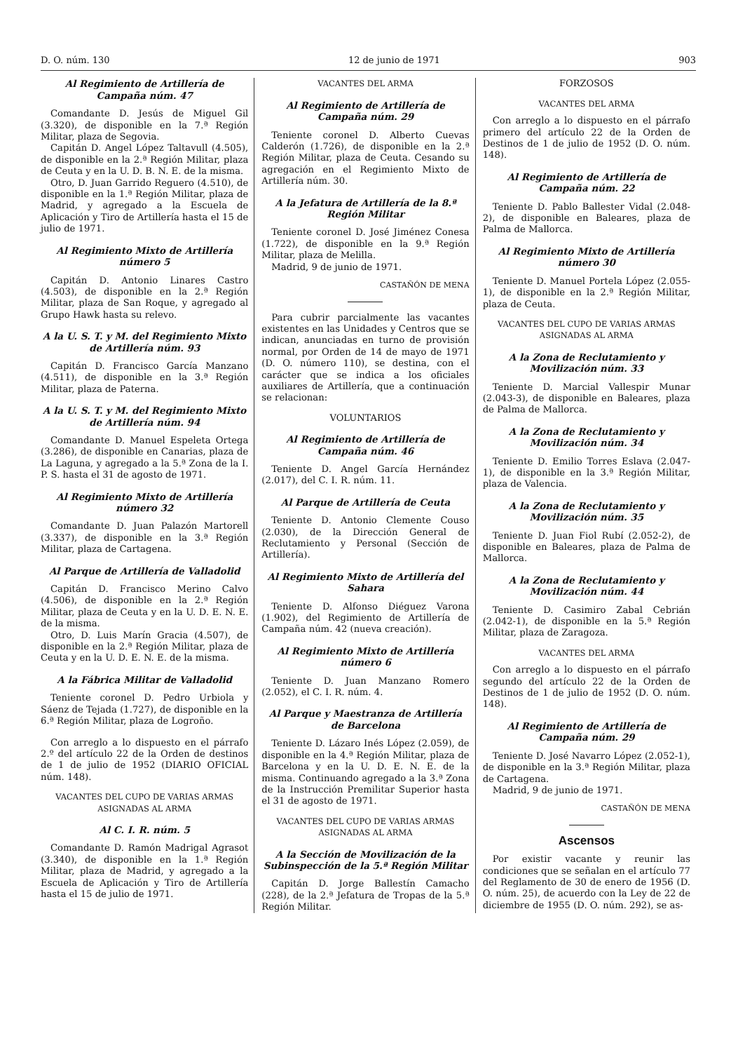D. O. núm. 130 12 de junio de 1971 903
Al Regimiento de Artillería de Campaña núm. 47
Comandante D. Jesús de Miguel Gil (3.320), de disponible en la 7.ª Región Militar, plaza de Segovia.
Capitán D. Angel López Taltavull (4.505), de disponible en la 2.ª Región Militar, plaza de Ceuta y en la U. D. B. N. E. de la misma.
Otro, D. Juan Garrido Reguero (4.510), de disponible en la 1.ª Región Militar, plaza de Madrid, y agregado a la Escuela de Aplicación y Tiro de Artillería hasta el 15 de julio de 1971.
Al Regimiento Mixto de Artillería número 5
Capitán D. Antonio Linares Castro (4.503), de disponible en la 2.ª Región Militar, plaza de San Roque, y agregado al Grupo Hawk hasta su relevo.
A la U. S. T. y M. del Regimiento Mixto de Artillería núm. 93
Capitán D. Francisco García Manzano (4.511), de disponible en la 3.ª Región Militar, plaza de Paterna.
A la U. S. T. y M. del Regimiento Mixto de Artillería núm. 94
Comandante D. Manuel Espeleta Ortega (3.286), de disponible en Canarias, plaza de La Laguna, y agregado a la 5.ª Zona de la I. P. S. hasta el 31 de agosto de 1971.
Al Regimiento Mixto de Artillería número 32
Comandante D. Juan Palazón Martorell (3.337), de disponible en la 3.ª Región Militar, plaza de Cartagena.
Al Parque de Artillería de Valladolid
Capitán D. Francisco Merino Calvo (4.506), de disponible en la 2.ª Región Militar, plaza de Ceuta y en la U. D. E. N. E. de la misma.
Otro, D. Luis Marín Gracia (4.507), de disponible en la 2.ª Región Militar, plaza de Ceuta y en la U. D. E. N. E. de la misma.
A la Fábrica Militar de Valladolid
Teniente coronel D. Pedro Urbiola y Sáenz de Tejada (1.727), de disponible en la 6.ª Región Militar, plaza de Logroño.
Con arreglo a lo dispuesto en el párrafo 2.º del artículo 22 de la Orden de destinos de 1 de julio de 1952 (DIARIO OFICIAL núm. 148).
VACANTES DEL CUPO DE VARIAS ARMAS ASIGNADAS AL ARMA
Al C. I. R. núm. 5
Comandante D. Ramón Madrigal Agrasot (3.340), de disponible en la 1.ª Región Militar, plaza de Madrid, y agregado a la Escuela de Aplicación y Tiro de Artillería hasta el 15 de julio de 1971.
VACANTES DEL ARMA
Al Regimiento de Artillería de Campaña núm. 29
Teniente coronel D. Alberto Cuevas Calderón (1.726), de disponible en la 2.ª Región Militar, plaza de Ceuta. Cesando su agregación en el Regimiento Mixto de Artillería núm. 30.
A la Jefatura de Artillería de la 8.ª Región Militar
Teniente coronel D. José Jiménez Conesa (1.722), de disponible en la 9.ª Región Militar, plaza de Melilla.
Madrid, 9 de junio de 1971.
CASTAÑÓN DE MENA
Para cubrir parcialmente las vacantes existentes en las Unidades y Centros que se indican, anunciadas en turno de provisión normal, por Orden de 14 de mayo de 1971 (D. O. número 110), se destina, con el carácter que se indica a los oficiales auxiliares de Artillería, que a continuación se relacionan:
VOLUNTARIOS
Al Regimiento de Artillería de Campaña núm. 46
Teniente D. Angel García Hernández (2.017), del C. I. R. núm. 11.
Al Parque de Artillería de Ceuta
Teniente D. Antonio Clemente Couso (2.030), de la Dirección General de Reclutamiento y Personal (Sección de Artillería).
Al Regimiento Mixto de Artillería del Sahara
Teniente D. Alfonso Diéguez Varona (1.902), del Regimiento de Artillería de Campaña núm. 42 (nueva creación).
Al Regimiento Mixto de Artillería número 6
Teniente D. Juan Manzano Romero (2.052), el C. I. R. núm. 4.
Al Parque y Maestranza de Artillería de Barcelona
Teniente D. Lázaro Inés López (2.059), de disponible en la 4.ª Región Militar, plaza de Barcelona y en la U. D. E. N. E. de la misma. Continuando agregado a la 3.ª Zona de la Instrucción Premilitar Superior hasta el 31 de agosto de 1971.
VACANTES DEL CUPO DE VARIAS ARMAS ASIGNADAS AL ARMA
A la Sección de Movilización de la Subinspección de la 5.ª Región Militar
Capitán D. Jorge Ballestín Camacho (228), de la 2.ª Jefatura de Tropas de la 5.ª Región Militar.
FORZOSOS
VACANTES DEL ARMA
Con arreglo a lo dispuesto en el párrafo primero del artículo 22 de la Orden de Destinos de 1 de julio de 1952 (D. O. núm. 148).
Al Regimiento de Artillería de Campaña núm. 22
Teniente D. Pablo Ballester Vidal (2.048-2), de disponible en Baleares, plaza de Palma de Mallorca.
Al Regimiento Mixto de Artillería número 30
Teniente D. Manuel Portela López (2.055-1), de disponible en la 2.ª Región Militar, plaza de Ceuta.
VACANTES DEL CUPO DE VARIAS ARMAS ASIGNADAS AL ARMA
A la Zona de Reclutamiento y Movilización núm. 33
Teniente D. Marcial Vallespir Munar (2.043-3), de disponible en Baleares, plaza de Palma de Mallorca.
A la Zona de Reclutamiento y Movilización núm. 34
Teniente D. Emilio Torres Eslava (2.047-1), de disponible en la 3.ª Región Militar, plaza de Valencia.
A la Zona de Reclutamiento y Movilización núm. 35
Teniente D. Juan Fiol Rubí (2.052-2), de disponible en Baleares, plaza de Palma de Mallorca.
A la Zona de Reclutamiento y Movilización núm. 44
Teniente D. Casimiro Zabal Cebrián (2.042-1), de disponible en la 5.ª Región Militar, plaza de Zaragoza.
VACANTES DEL ARMA
Con arreglo a lo dispuesto en el párrafo segundo del artículo 22 de la Orden de Destinos de 1 de julio de 1952 (D. O. núm. 148).
Al Regimiento de Artillería de Campaña núm. 29
Teniente D. José Navarro López (2.052-1), de disponible en la 3.ª Región Militar, plaza de Cartagena.
Madrid, 9 de junio de 1971.
CASTAÑÓN DE MENA
Ascensos
Por existir vacante y reunir las condiciones que se señalan en el artículo 77 del Reglamento de 30 de enero de 1956 (D. O. núm. 25), de acuerdo con la Ley de 22 de diciembre de 1955 (D. O. núm. 292), se as-